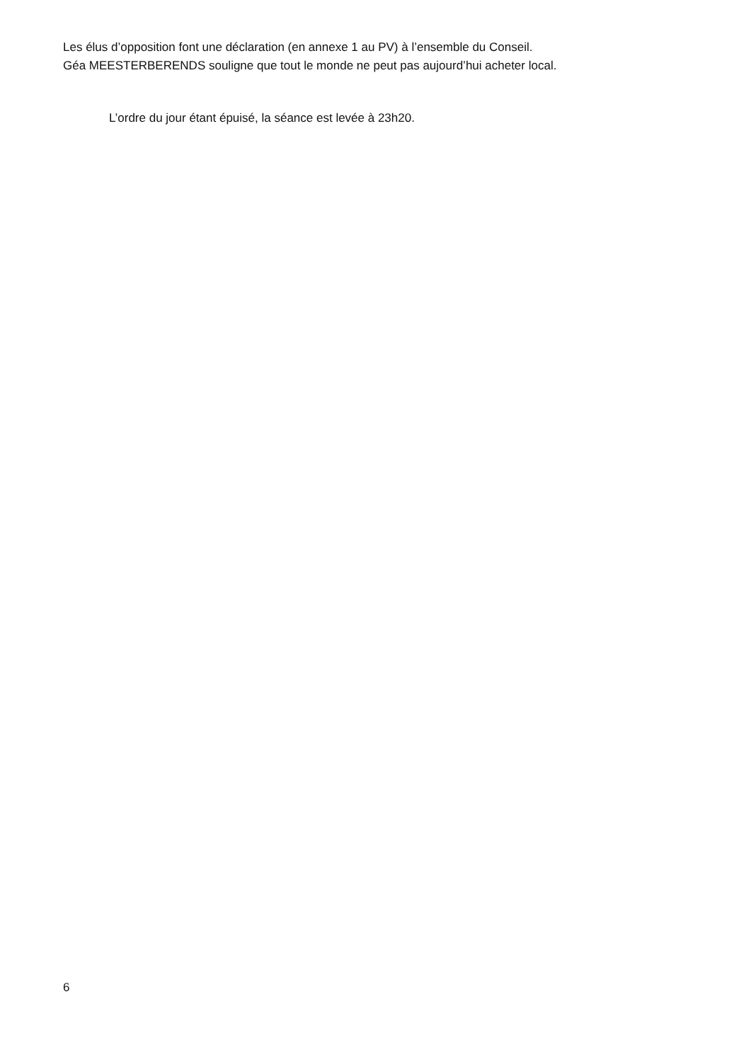Les élus d’opposition font une déclaration (en annexe 1 au PV) à l’ensemble du Conseil.
Géa MEESTERBERENDS souligne que tout le monde ne peut pas aujourd’hui acheter local.
L’ordre du jour étant épuisé, la séance est levée à 23h20.
6